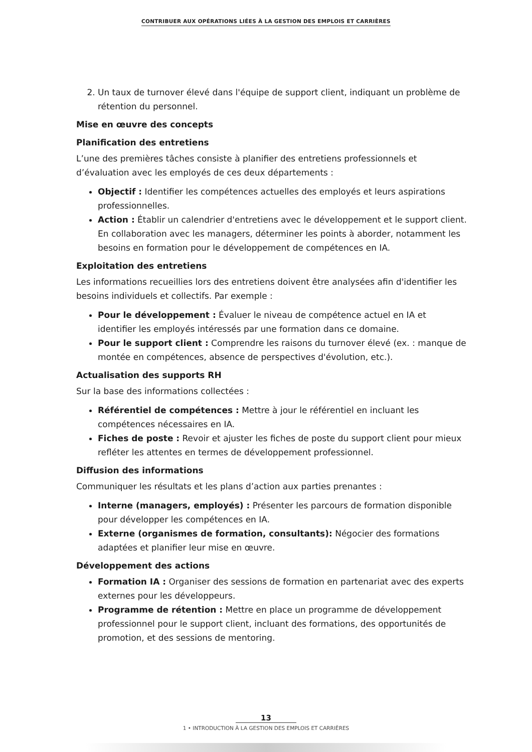CONTRIBUER AUX OPÉRATIONS LIÉES À LA GESTION DES EMPLOIS ET CARRIÈRES
2. Un taux de turnover élevé dans l'équipe de support client, indiquant un problème de rétention du personnel.
Mise en œuvre des concepts
Planification des entretiens
L’une des premières tâches consiste à planifier des entretiens professionnels et d’évaluation avec les employés de ces deux départements :
Objectif : Identifier les compétences actuelles des employés et leurs aspirations professionnelles.
Action : Établir un calendrier d'entretiens avec le développement et le support client. En collaboration avec les managers, déterminer les points à aborder, notamment les besoins en formation pour le développement de compétences en IA.
Exploitation des entretiens
Les informations recueillies lors des entretiens doivent être analysées afin d'identifier les besoins individuels et collectifs. Par exemple :
Pour le développement : Évaluer le niveau de compétence actuel en IA et identifier les employés intéressés par une formation dans ce domaine.
Pour le support client : Comprendre les raisons du turnover élevé (ex. : manque de montée en compétences, absence de perspectives d'évolution, etc.).
Actualisation des supports RH
Sur la base des informations collectées :
Référentiel de compétences : Mettre à jour le référentiel en incluant les compétences nécessaires en IA.
Fiches de poste : Revoir et ajuster les fiches de poste du support client pour mieux refléter les attentes en termes de développement professionnel.
Diffusion des informations
Communiquer les résultats et les plans d’action aux parties prenantes :
Interne (managers, employés) : Présenter les parcours de formation disponible pour développer les compétences en IA.
Externe (organismes de formation, consultants): Négocier des formations adaptées et planifier leur mise en œuvre.
Développement des actions
Formation IA : Organiser des sessions de formation en partenariat avec des experts externes pour les développeurs.
Programme de rétention : Mettre en place un programme de développement professionnel pour le support client, incluant des formations, des opportunités de promotion, et des sessions de mentoring.
13
1 • INTRODUCTION À LA GESTION DES EMPLOIS ET CARRIÈRES